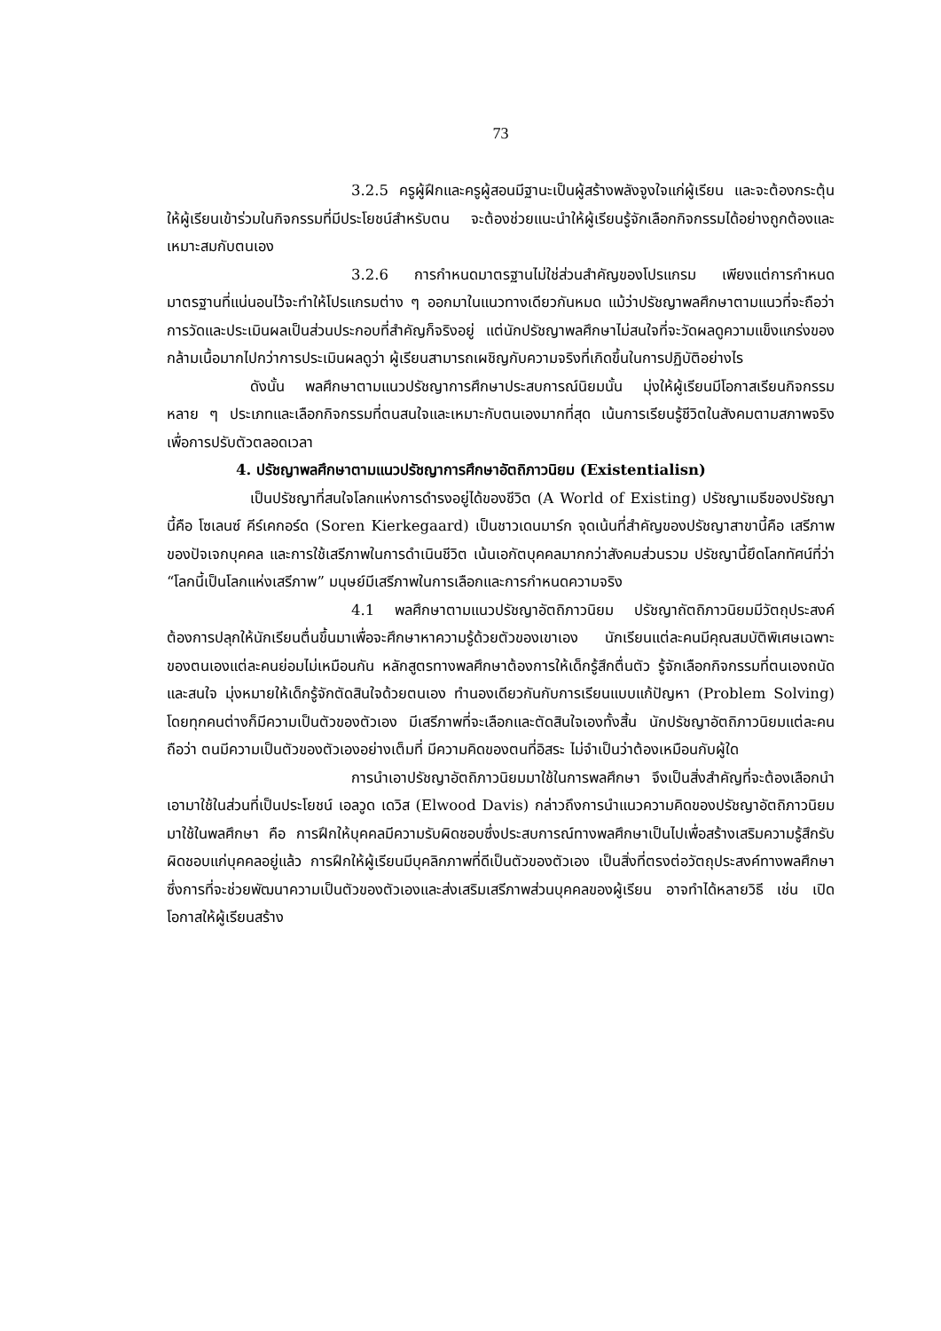73
3.2.5 ครูผู้ฝึกและครูผู้สอนมีฐานะเป็นผู้สร้างพลังจูงใจแก่ผู้เรียน และจะต้องกระตุ้นให้ผู้เรียนเข้าร่วมในกิจกรรมที่มีประโยชน์สำหรับตน จะต้องช่วยแนะนำให้ผู้เรียนรู้จักเลือกกิจกรรมได้อย่างถูกต้องและเหมาะสมกับตนเอง
3.2.6 การกำหนดมาตรฐานไม่ใช่ส่วนสำคัญของโปรแกรม เพียงแต่การกำหนดมาตรฐานที่แน่นอนไว้จะทำให้โปรแกรมต่าง ๆ ออกมาในแนวทางเดียวกันหมด แม้ว่าปรัชญาพลศึกษาตามแนวที่จะถือว่า การวัดและประเมินผลเป็นส่วนประกอบที่สำคัญก็จริงอยู่ แต่นักปรัชญาพลศึกษาไม่สนใจที่จะวัดผลดูความแข็งแกร่งของกล้ามเนื้อมากไปกว่าการประเมินผลดูว่า ผู้เรียนสามารถเผชิญกับความจริงที่เกิดขึ้นในการปฏิบัติอย่างไร
ดังนั้น พลศึกษาตามแนวปรัชญาการศึกษาประสบการณ์นิยมนั้น มุ่งให้ผู้เรียนมีโอกาสเรียนกิจกรรมหลาย ๆ ประเภทและเลือกกิจกรรมที่ตนสนใจและเหมาะกับตนเองมากที่สุด เน้นการเรียนรู้ชีวิตในสังคมตามสภาพจริงเพื่อการปรับตัวตลอดเวลา
4. ปรัชญาพลศึกษาตามแนวปรัชญาการศึกษาอัตถิภาวนิยม (Existentialisn)
เป็นปรัชญาที่สนใจโลกแห่งการดำรงอยู่ได้ของชีวิต (A World of Existing) ปรัชญาเมธีของปรัชญานี้คือ โซเลนซ์ คีร์เคกอร์ด (Soren Kierkegaard) เป็นชาวเดนมาร์ก จุดเน้นที่สำคัญของปรัชญาสาขานี้คือ เสรีภาพของปัจเจกบุคคล และการใช้เสรีภาพในการดำเนินชีวิต เน้นเอกัตบุคคลมากกว่าสังคมส่วนรวม ปรัชญานี้ยึดโลกทัศน์ที่ว่า “โลกนี้เป็นโลกแห่งเสรีภาพ” มนุษย์มีเสรีภาพในการเลือกและการกำหนดความจริง
4.1 พลศึกษาตามแนวปรัชญาอัตถิภาวนิยม ปรัชญาถัตถิภาวนิยมมีวัตถุประสงค์ต้องการปลุกให้นักเรียนตื่นขึ้นมาเพื่อจะศึกษาหาความรู้ด้วยตัวของเขาเอง นักเรียนแต่ละคนมีคุณสมบัติพิเศษเฉพาะของตนเองแต่ละคนย่อมไม่เหมือนกัน หลักสูตรทางพลศึกษาต้องการให้เด็กรู้สึกตื่นตัว รู้จักเลือกกิจกรรมที่ตนเองถนัดและสนใจ มุ่งหมายให้เด็กรู้จักตัดสินใจด้วยตนเอง ทำนองเดียวกันกับการเรียนแบบแก้ปัญหา (Problem Solving) โดยทุกคนต่างก็มีความเป็นตัวของตัวเอง มีเสรีภาพที่จะเลือกและตัดสินใจเองทั้งสิ้น นักปรัชญาอัตถิภาวนิยมแต่ละคนถือว่า ตนมีความเป็นตัวของตัวเองอย่างเต็มที่ มีความคิดของตนที่อิสระ ไม่จำเป็นว่าต้องเหมือนกับผู้ใด
การนำเอาปรัชญาอัตถิภาวนิยมมาใช้ในการพลศึกษา จึงเป็นสิ่งสำคัญที่จะต้องเลือกนำเอามาใช้ในส่วนที่เป็นประโยชน์ เอลวูด เดวิส (Elwood Davis) กล่าวถึงการนำแนวความคิดของปรัชญาอัตถิภาวนิยมมาใช้ในพลศึกษา คือ การฝึกให้บุคคลมีความรับผิดชอบซึ่งประสบการณ์ทางพลศึกษาเป็นไปเพื่อสร้างเสริมความรู้สึกรับผิดชอบแก่บุคคลอยู่แล้ว การฝึกให้ผู้เรียนมีบุคลิกภาพที่ดีเป็นตัวของตัวเอง เป็นสิ่งที่ตรงต่อวัตถุประสงค์ทางพลศึกษา ซึ่งการที่จะช่วยพัฒนาความเป็นตัวของตัวเองและส่งเสริมเสรีภาพส่วนบุคคลของผู้เรียน อาจทำได้หลายวิธี เช่น เปิดโอกาสให้ผู้เรียนสร้าง